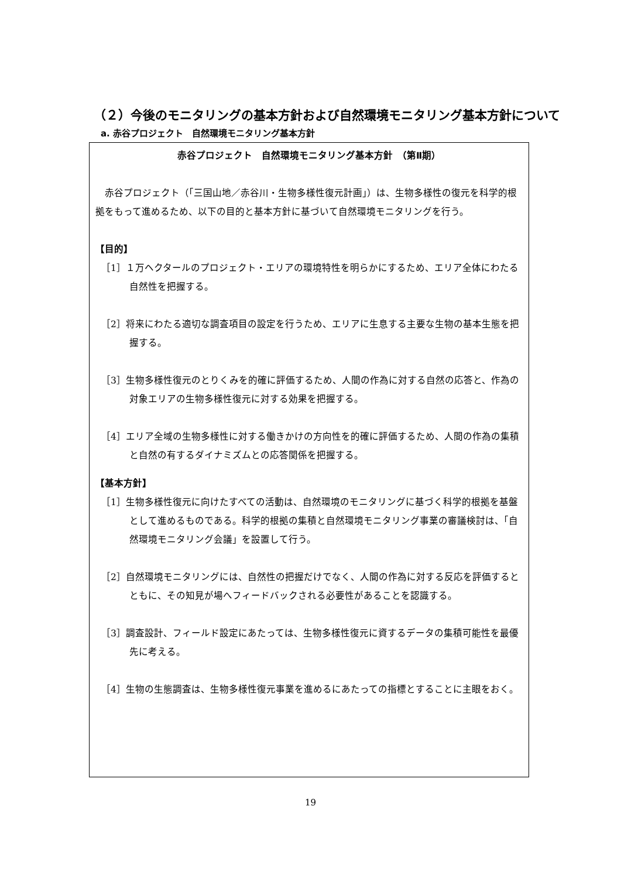（２）今後のモニタリングの基本方針および自然環境モニタリング基本方針について
a. 赤谷プロジェクト　自然環境モニタリング基本方針
赤谷プロジェクト　自然環境モニタリング基本方針　（第Ⅱ期）
赤谷プロジェクト（「三国山地／赤谷川・生物多様性復元計画」）は、生物多様性の復元を科学的根拠をもって進めるため、以下の目的と基本方針に基づいて自然環境モニタリングを行う。
【目的】
［1］１万ヘクタールのプロジェクト・エリアの環境特性を明らかにするため、エリア全体にわたる自然性を把握する。
［2］将来にわたる適切な調査項目の設定を行うため、エリアに生息する主要な生物の基本生態を把握する。
［3］生物多様性復元のとりくみを的確に評価するため、人間の作為に対する自然の応答と、作為の対象エリアの生物多様性復元に対する効果を把握する。
［4］エリア全域の生物多様性に対する働きかけの方向性を的確に評価するため、人間の作為の集積と自然の有するダイナミズムとの応答関係を把握する。
【基本方針】
［1］生物多様性復元に向けたすべての活動は、自然環境のモニタリングに基づく科学的根拠を基盤として進めるものである。科学的根拠の集積と自然環境モニタリング事業の審議検討は、「自然環境モニタリング会議」を設置して行う。
［2］自然環境モニタリングには、自然性の把握だけでなく、人間の作為に対する反応を評価するとともに、その知見が場へフィードバックされる必要性があることを認識する。
［3］調査設計、フィールド設定にあたっては、生物多様性復元に資するデータの集積可能性を最優先に考える。
［4］生物の生態調査は、生物多様性復元事業を進めるにあたっての指標とすることに主眼をおく。
19